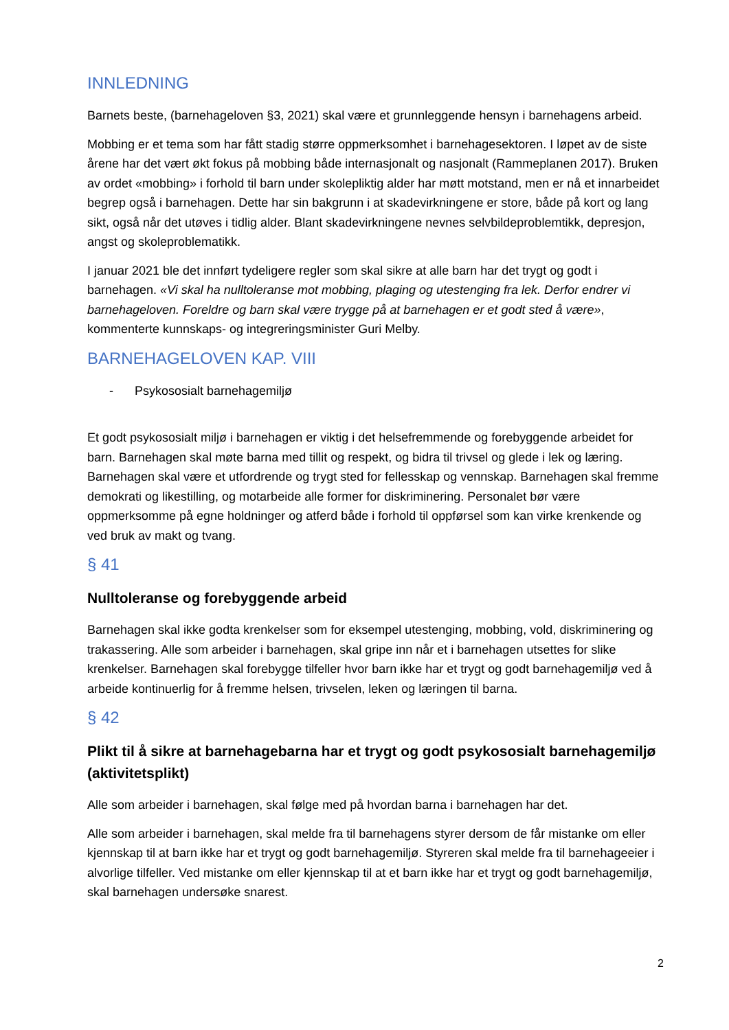INNLEDNING
Barnets beste, (barnehageloven §3, 2021) skal være et grunnleggende hensyn i barnehagens arbeid.
Mobbing er et tema som har fått stadig større oppmerksomhet i barnehagesektoren. I løpet av de siste årene har det vært økt fokus på mobbing både internasjonalt og nasjonalt (Rammeplanen 2017). Bruken av ordet «mobbing» i forhold til barn under skolepliktig alder har møtt motstand, men er nå et innarbeidet begrep også i barnehagen. Dette har sin bakgrunn i at skadevirkningene er store, både på kort og lang sikt, også når det utøves i tidlig alder. Blant skadevirkningene nevnes selvbildeproblemtikk, depresjon, angst og skoleproblematikk.
I januar 2021 ble det innført tydeligere regler som skal sikre at alle barn har det trygt og godt i barnehagen. «Vi skal ha nulltoleranse mot mobbing, plaging og utestenging fra lek. Derfor endrer vi barnehageloven. Foreldre og barn skal være trygge på at barnehagen er et godt sted å være», kommenterte kunnskaps- og integreringsminister Guri Melby.
BARNEHAGELOVEN KAP. VIII
- Psykososialt barnehagemiljø
Et godt psykososialt miljø i barnehagen er viktig i det helsefremmende og forebyggende arbeidet for barn. Barnehagen skal møte barna med tillit og respekt, og bidra til trivsel og glede i lek og læring. Barnehagen skal være et utfordrende og trygt sted for fellesskap og vennskap. Barnehagen skal fremme demokrati og likestilling, og motarbeide alle former for diskriminering. Personalet bør være oppmerksomme på egne holdninger og atferd både i forhold til oppførsel som kan virke krenkende og ved bruk av makt og tvang.
§ 41
Nulltoleranse og forebyggende arbeid
Barnehagen skal ikke godta krenkelser som for eksempel utestenging, mobbing, vold, diskriminering og trakassering. Alle som arbeider i barnehagen, skal gripe inn når et i barnehagen utsettes for slike krenkelser. Barnehagen skal forebygge tilfeller hvor barn ikke har et trygt og godt barnehagemiljø ved å arbeide kontinuerlig for å fremme helsen, trivselen, leken og læringen til barna.
§ 42
Plikt til å sikre at barnehagebarna har et trygt og godt psykososialt barnehagemiljø (aktivitetsplikt)
Alle som arbeider i barnehagen, skal følge med på hvordan barna i barnehagen har det.
Alle som arbeider i barnehagen, skal melde fra til barnehagens styrer dersom de får mistanke om eller kjennskap til at barn ikke har et trygt og godt barnehagemiljø. Styreren skal melde fra til barnehageeier i alvorlige tilfeller. Ved mistanke om eller kjennskap til at et barn ikke har et trygt og godt barnehagemiljø, skal barnehagen undersøke snarest.
2